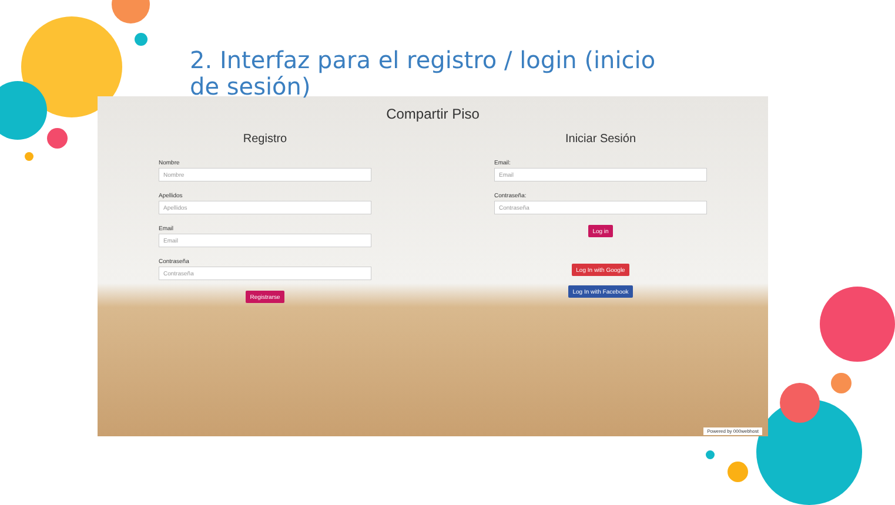2. Interfaz para el registro / login (inicio de sesión)
Compartir Piso
Registro
Nombre
Nombre
Apellidos
Apellidos
Email
Email
Contraseña
Contraseña
Registrarse
Iniciar Sesión
Email:
Email
Contraseña:
Contraseña
Log in
Log In with Google
Log In with Facebook
Powered by 000webhost